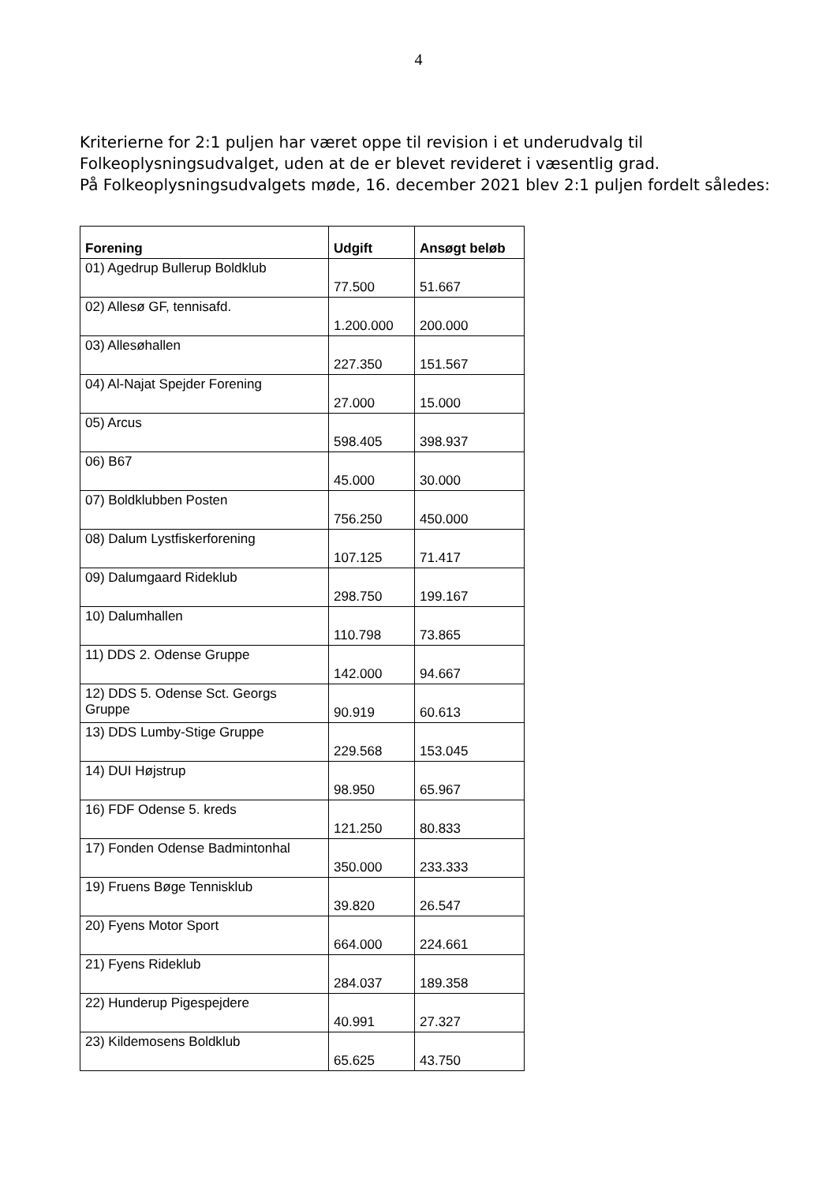4
Kriterierne for 2:1 puljen har været oppe til revision i et underudvalg til Folkeoplysningsudvalget, uden at de er blevet revideret i væsentlig grad.
På Folkeoplysningsudvalgets møde, 16. december 2021 blev 2:1 puljen fordelt således:
| Forening | Udgift | Ansøgt beløb |
| --- | --- | --- |
| 01) Agedrup Bullerup Boldklub | 77.500 | 51.667 |
| 02) Allesø GF, tennisafd. | 1.200.000 | 200.000 |
| 03) Allesøhallen | 227.350 | 151.567 |
| 04) Al-Najat Spejder Forening | 27.000 | 15.000 |
| 05) Arcus | 598.405 | 398.937 |
| 06) B67 | 45.000 | 30.000 |
| 07) Boldklubben Posten | 756.250 | 450.000 |
| 08) Dalum Lystfiskerforening | 107.125 | 71.417 |
| 09) Dalumgaard Rideklub | 298.750 | 199.167 |
| 10) Dalumhallen | 110.798 | 73.865 |
| 11) DDS 2. Odense Gruppe | 142.000 | 94.667 |
| 12) DDS 5. Odense Sct. Georgs Gruppe | 90.919 | 60.613 |
| 13) DDS Lumby-Stige Gruppe | 229.568 | 153.045 |
| 14) DUI Højstrup | 98.950 | 65.967 |
| 16) FDF Odense 5. kreds | 121.250 | 80.833 |
| 17) Fonden Odense Badmintonhal | 350.000 | 233.333 |
| 19) Fruens Bøge Tennisklub | 39.820 | 26.547 |
| 20) Fyens Motor Sport | 664.000 | 224.661 |
| 21) Fyens Rideklub | 284.037 | 189.358 |
| 22) Hunderup Pigespejdere | 40.991 | 27.327 |
| 23) Kildemosens Boldklub | 65.625 | 43.750 |